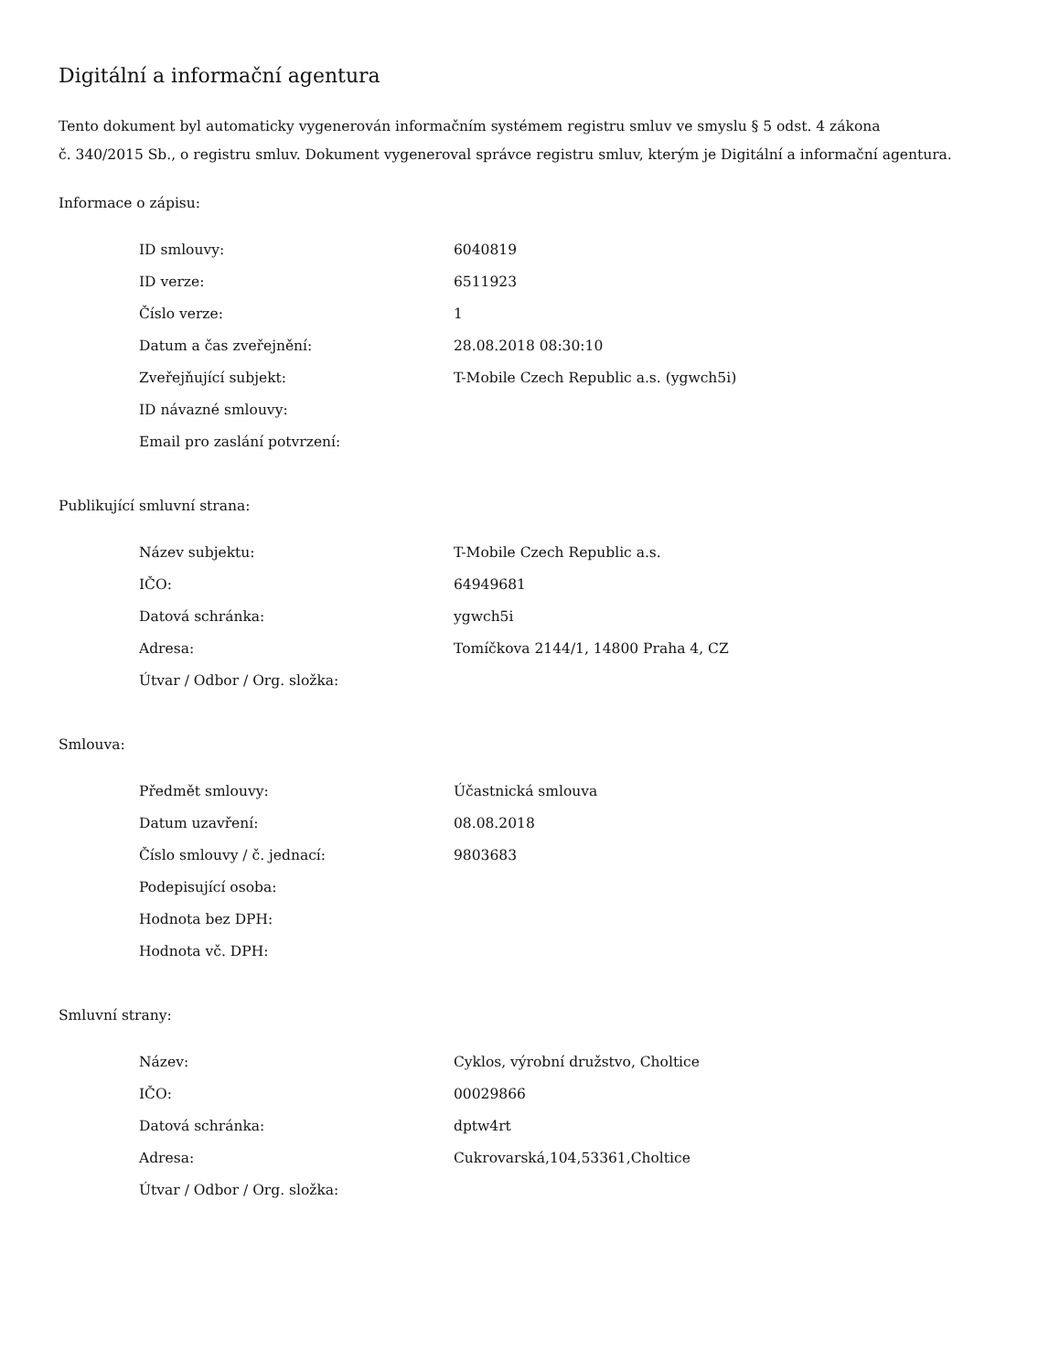Digitální a informační agentura
Tento dokument byl automaticky vygenerován informačním systémem registru smluv ve smyslu § 5 odst. 4 zákona
č. 340/2015 Sb., o registru smluv. Dokument vygeneroval správce registru smluv, kterým je Digitální a informační agentura.
Informace o zápisu:
| ID smlouvy: | 6040819 |
| ID verze: | 6511923 |
| Číslo verze: | 1 |
| Datum a čas zveřejnění: | 28.08.2018 08:30:10 |
| Zveřejňující subjekt: | T-Mobile Czech Republic a.s. (ygwch5i) |
| ID návazné smlouvy: | |
| Email pro zaslání potvrzení: | |
Publikující smluvní strana:
| Název subjektu: | T-Mobile Czech Republic a.s. |
| IČO: | 64949681 |
| Datová schránka: | ygwch5i |
| Adresa: | Tomíčkova 2144/1, 14800 Praha 4, CZ |
| Útvar / Odbor / Org. složka: | |
Smlouva:
| Předmět smlouvy: | Účastnická smlouva |
| Datum uzavření: | 08.08.2018 |
| Číslo smlouvy / č. jednací: | 9803683 |
| Podepisující osoba: | |
| Hodnota bez DPH: | |
| Hodnota vč. DPH: | |
Smluvní strany:
| Název: | Cyklos, výrobní družstvo, Choltice |
| IČO: | 00029866 |
| Datová schránka: | dptw4rt |
| Adresa: | Cukrovarská,104,53361,Choltice |
| Útvar / Odbor / Org. složka: | |